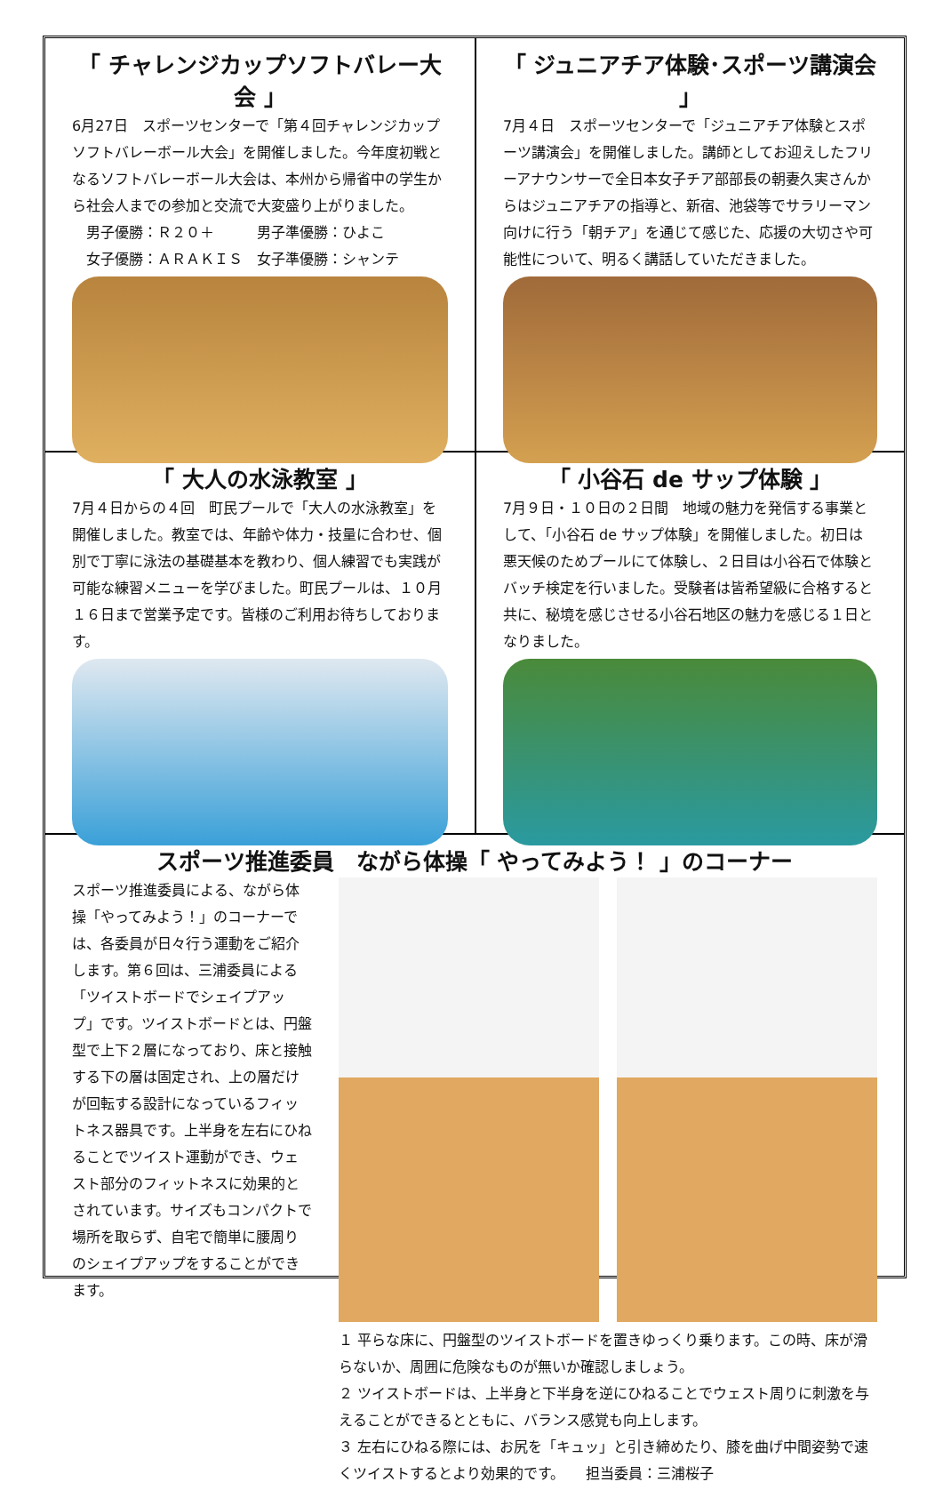「 チャレンジカップソフトバレー大会 」
6月27日　スポーツセンターで「第４回チャレンジカップソフトバレーボール大会」を開催しました。今年度初戦となるソフトバレーボール大会は、本州から帰省中の学生から社会人までの参加と交流で大変盛り上がりました。
　男子優勝：Ｒ２０＋　　　男子準優勝：ひよこ
　女子優勝：ＡＲＡＫＩＳ　女子準優勝：シャンテ
「 ジュニアチア体験･スポーツ講演会 」
7月４日　スポーツセンターで「ジュニアチア体験とスポーツ講演会」を開催しました。講師としてお迎えしたフリーアナウンサーで全日本女子チア部部長の朝妻久実さんからはジュニアチアの指導と、新宿、池袋等でサラリーマン向けに行う「朝チア」を通じて感じた、応援の大切さや可能性について、明るく講話していただきました。
「 大人の水泳教室 」
7月４日からの４回　町民プールで「大人の水泳教室」を開催しました。教室では、年齢や体力・技量に合わせ、個別で丁寧に泳法の基礎基本を教わり、個人練習でも実践が可能な練習メニューを学びました。町民プールは、１０月１６日まで営業予定です。皆様のご利用お待ちしております。
「 小谷石 de サップ体験 」
7月９日・１０日の２日間　地域の魅力を発信する事業として、「小谷石 de サップ体験」を開催しました。初日は悪天候のためプールにて体験し、２日目は小谷石で体験とバッチ検定を行いました。受験者は皆希望級に合格すると共に、秘境を感じさせる小谷石地区の魅力を感じる１日となりました。
スポーツ推進委員　ながら体操「 やってみよう！ 」のコーナー
スポーツ推進委員による、ながら体操「やってみよう！」のコーナーでは、各委員が日々行う運動をご紹介します。第６回は、三浦委員による「ツイストボードでシェイプアップ」です。ツイストボードとは、円盤型で上下２層になっており、床と接触する下の層は固定され、上の層だけが回転する設計になっているフィットネス器具です。上半身を左右にひねることでツイスト運動ができ、ウェスト部分のフィットネスに効果的とされています。サイズもコンパクトで場所を取らず、自宅で簡単に腰周りのシェイプアップをすることができます。
１ 平らな床に、円盤型のツイストボードを置きゆっくり乗ります。この時、床が滑らないか、周囲に危険なものが無いか確認しましょう。
２ ツイストボードは、上半身と下半身を逆にひねることでウェスト周りに刺激を与えることができるとともに、バランス感覚も向上します。
３ 左右にひねる際には、お尻を「キュッ」と引き締めたり、膝を曲げ中間姿勢で速くツイストするとより効果的です。　　担当委員：三浦桜子